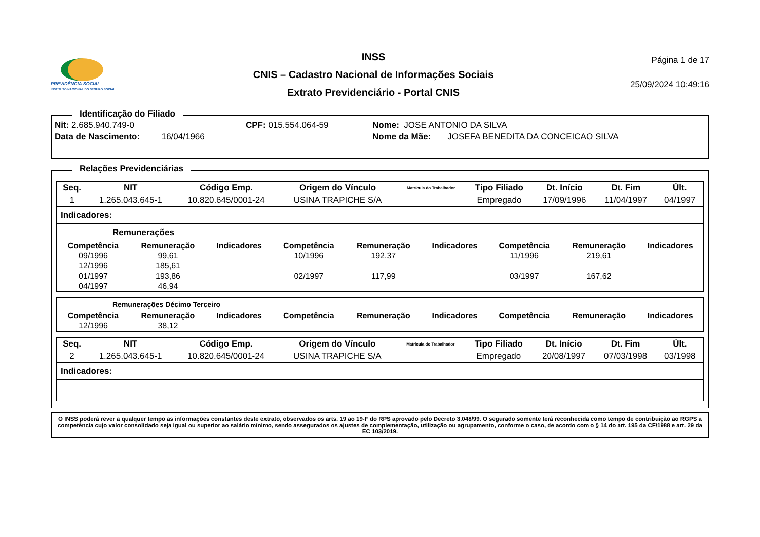PREVIDÊNCIA SOCIAL
INSTITUTO NACIONAL DO SEGURO SOCIAL
INSS
CNIS – Cadastro Nacional de Informações Sociais
Extrato Previdenciário - Portal CNIS
Página 1 de 17
25/09/2024 10:49:16
Identificação do Filiado
Nit: 2.685.940.749-0 CPF: 015.554.064-59 Nome: JOSE ANTONIO DA SILVA
Data de Nascimento: 16/04/1966 Nome da Mãe: JOSEFA BENEDITA DA CONCEICAO SILVA
Relações Previdenciárias
| Seq. | NIT | Código Emp. | Origem do Vínculo | Matrícula do Trabalhador | Tipo Filiado | Dt. Início | Dt. Fim | Últ. |
| --- | --- | --- | --- | --- | --- | --- | --- | --- |
| 1 | 1.265.043.645-1 | 10.820.645/0001-24 | USINA TRAPICHE S/A | | Empregado | 17/09/1996 | 11/04/1997 | 04/1997 |
Indicadores:
Remunerações
| Competência | Remuneração | Indicadores | Competência | Remuneração | Indicadores | Competência | Remuneração | Indicadores |
| --- | --- | --- | --- | --- | --- | --- | --- | --- |
| 09/1996 | 99,61 | | 10/1996 | 192,37 | | 11/1996 | 219,61 | |
| 12/1996 | 185,61 | | | | | | | |
| 01/1997 | 193,86 | | 02/1997 | 117,99 | | 03/1997 | 167,62 | |
| 04/1997 | 46,94 | | | | | | | |
Remunerações Décimo Terceiro
| Competência | Remuneração | Indicadores | Competência | Remuneração | Indicadores | Competência | Remuneração | Indicadores |
| --- | --- | --- | --- | --- | --- | --- | --- | --- |
| 12/1996 | 38,12 | | | | | | | |
| Seq. | NIT | Código Emp. | Origem do Vínculo | Matrícula do Trabalhador | Tipo Filiado | Dt. Início | Dt. Fim | Últ. |
| --- | --- | --- | --- | --- | --- | --- | --- | --- |
| 2 | 1.265.043.645-1 | 10.820.645/0001-24 | USINA TRAPICHE S/A | | Empregado | 20/08/1997 | 07/03/1998 | 03/1998 |
Indicadores:
O INSS poderá rever a qualquer tempo as informações constantes deste extrato, observados os arts. 19 ao 19-F do RPS aprovado pelo Decreto 3.048/99. O segurado somente terá reconhecida como tempo de contribuição ao RGPS a competência cujo valor consolidado seja igual ou superior ao salário mínimo, sendo assegurados os ajustes de complementação, utilização ou agrupamento, conforme o caso, de acordo com o § 14 do art. 195 da CF/1988 e art. 29 da EC 103/2019.